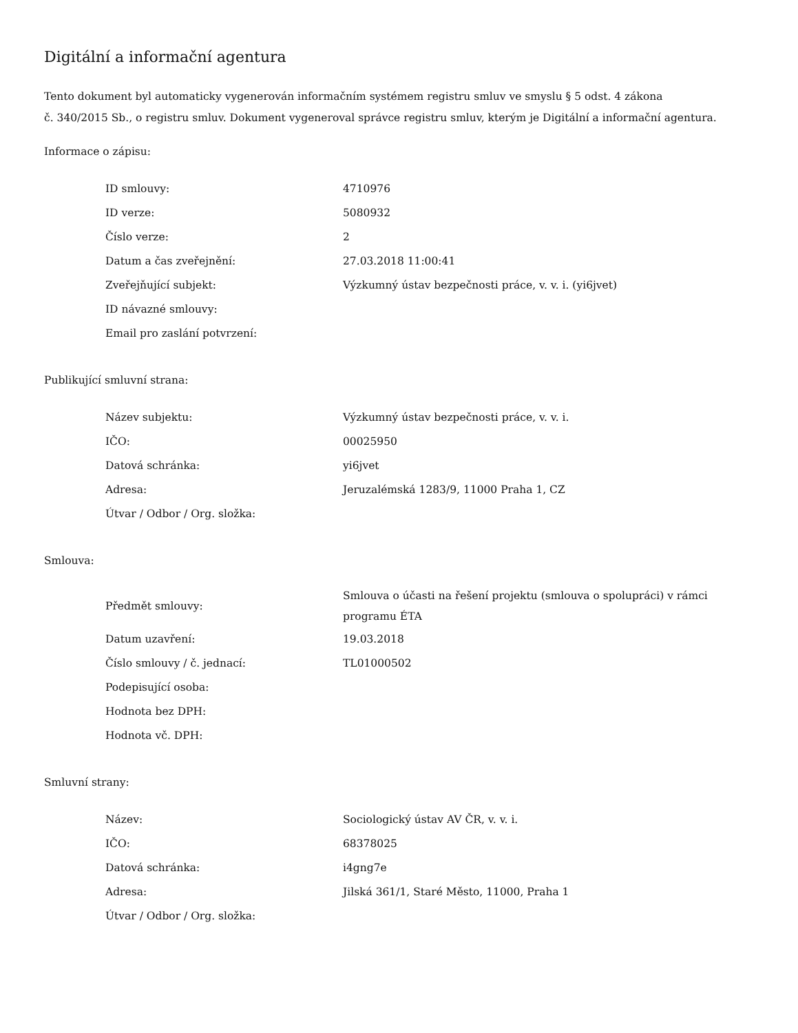Digitální a informační agentura
Tento dokument byl automaticky vygenerován informačním systémem registru smluv ve smyslu § 5 odst. 4 zákona
č. 340/2015 Sb., o registru smluv. Dokument vygeneroval správce registru smluv, kterým je Digitální a informační agentura.
Informace o zápisu:
| ID smlouvy: | 4710976 |
| ID verze: | 5080932 |
| Číslo verze: | 2 |
| Datum a čas zveřejnění: | 27.03.2018 11:00:41 |
| Zveřejňující subjekt: | Výzkumný ústav bezpečnosti práce, v. v. i. (yi6jvet) |
| ID návazné smlouvy: | |
| Email pro zaslání potvrzení: | |
Publikující smluvní strana:
| Název subjektu: | Výzkumný ústav bezpečnosti práce, v. v. i. |
| IČO: | 00025950 |
| Datová schránka: | yi6jvet |
| Adresa: | Jeruzalémská 1283/9, 11000 Praha 1, CZ |
| Útvar / Odbor / Org. složka: | |
Smlouva:
| Předmět smlouvy: | Smlouva o účasti na řešení projektu (smlouva o spolupráci) v rámci programu ÉTA |
| Datum uzavření: | 19.03.2018 |
| Číslo smlouvy / č. jednací: | TL01000502 |
| Podepisující osoba: | |
| Hodnota bez DPH: | |
| Hodnota vč. DPH: | |
Smluvní strany:
| Název: | Sociologický ústav AV ČR, v. v. i. |
| IČO: | 68378025 |
| Datová schránka: | i4gng7e |
| Adresa: | Jilská 361/1, Staré Město, 11000, Praha 1 |
| Útvar / Odbor / Org. složka: | |